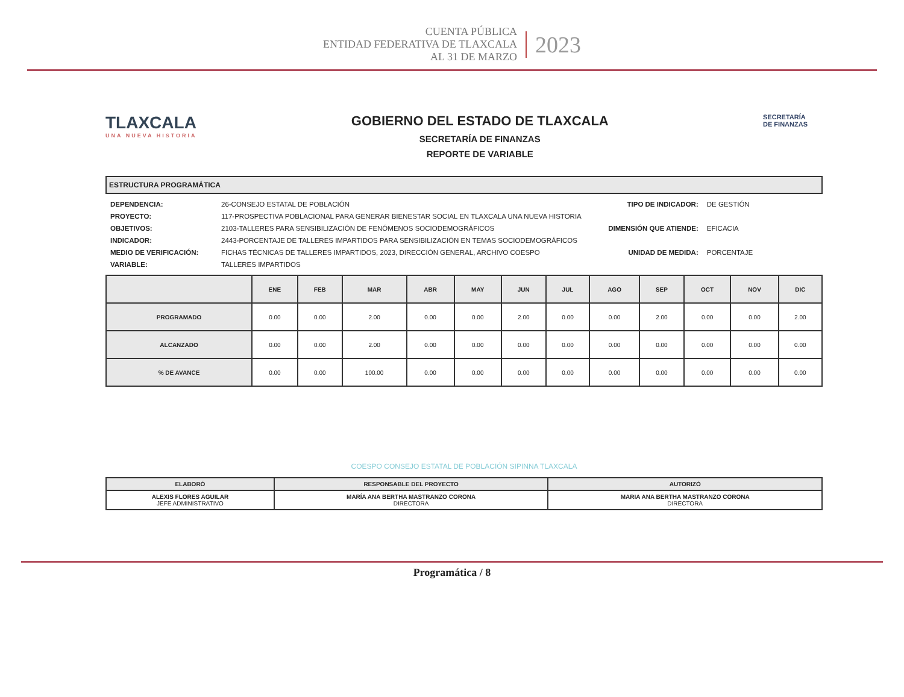CUENTA PÚBLICA
ENTIDAD FEDERATIVA DE TLAXCALA
AL 31 DE MARZO
2023
TLAXCALA
UNA NUEVA HISTORIA
GOBIERNO DEL ESTADO DE TLAXCALA
SECRETARÍA DE FINANZAS
REPORTE DE VARIABLE
SECRETARÍA
DE FINANZAS
ESTRUCTURA PROGRAMÁTICA
| DEPENDENCIA: | 26-CONSEJO ESTATAL DE POBLACIÓN |
| PROYECTO: | 117-PROSPECTIVA POBLACIONAL PARA GENERAR BIENESTAR SOCIAL EN TLAXCALA UNA NUEVA HISTORIA |
| OBJETIVOS: | 2103-TALLERES PARA SENSIBILIZACIÓN DE FENÓMENOS SOCIODEMOGRÁFICOS |
| INDICADOR: | 2443-PORCENTAJE DE TALLERES IMPARTIDOS PARA SENSIBILIZACIÓN EN TEMAS SOCIODEMOGRÁFICOS |
| MEDIO DE VERIFICACIÓN: | FICHAS TÉCNICAS DE TALLERES IMPARTIDOS, 2023, DIRECCIÓN GENERAL, ARCHIVO COESPO |
| VARIABLE: | TALLERES IMPARTIDOS |
| TIPO DE INDICADOR: | DE GESTIÓN |
| DIMENSIÓN QUE ATIENDE: | EFICACIA |
| UNIDAD DE MEDIDA: | PORCENTAJE |
| | ENE | FEB | MAR | ABR | MAY | JUN | JUL | AGO | SEP | OCT | NOV | DIC |
| --- | --- | --- | --- | --- | --- | --- | --- | --- | --- | --- | --- | --- |
| PROGRAMADO | 0.00 | 0.00 | 2.00 | 0.00 | 0.00 | 2.00 | 0.00 | 0.00 | 2.00 | 0.00 | 0.00 | 2.00 |
| ALCANZADO | 0.00 | 0.00 | 2.00 | 0.00 | 0.00 | 0.00 | 0.00 | 0.00 | 0.00 | 0.00 | 0.00 | 0.00 |
| % DE AVANCE | 0.00 | 0.00 | 100.00 | 0.00 | 0.00 | 0.00 | 0.00 | 0.00 | 0.00 | 0.00 | 0.00 | 0.00 |
| ELABORÓ | RESPONSABLE DEL PROYECTO | AUTORIZÓ |
| ALEXIS FLORES AGUILAR JEFE ADMINISTRATIVO | MARÍA ANA BERTHA MASTRANZO CORONA DIRECTORA | MARIA ANA BERTHA MASTRANZO CORONA DIRECTORA |
COESPO CONSEJO ESTATAL DE POBLACIÓN SIPINNA TLAXCALA
Programática / 8